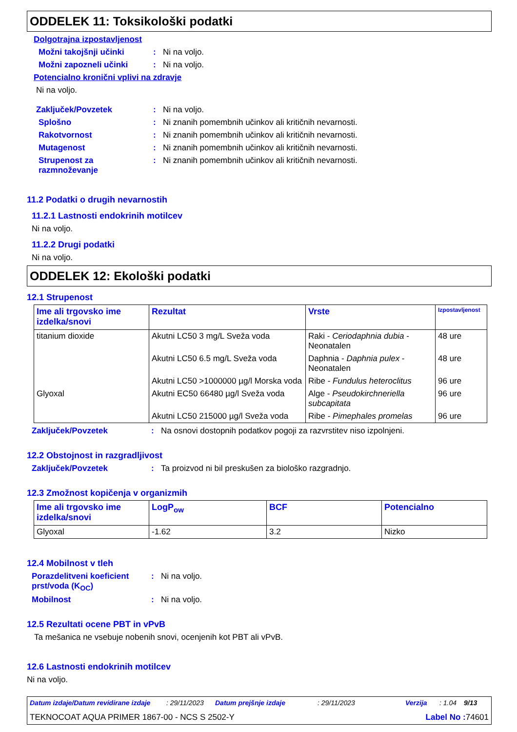ODDELEK 11: Toksikološki podatki
Dolgotrajna izpostavljenost
Možni takojšnji učinki: Ni na voljo.
Možni zapozneli učinki: Ni na voljo.
Potencialno kronični vplivi na zdravje
Ni na voljo.
Zaključek/Povzetek: Ni na voljo.
Splošno: Ni znanih pomembnih učinkov ali kritičnih nevarnosti.
Rakotvornost: Ni znanih pomembnih učinkov ali kritičnih nevarnosti.
Mutagenost: Ni znanih pomembnih učinkov ali kritičnih nevarnosti.
Strupenost za razmnoževanje: Ni znanih pomembnih učinkov ali kritičnih nevarnosti.
11.2 Podatki o drugih nevarnostih
11.2.1 Lastnosti endokrinih motilcev
Ni na voljo.
11.2.2 Drugi podatki
Ni na voljo.
ODDELEK 12: Ekološki podatki
12.1 Strupenost
| Ime ali trgovsko ime izdelka/snovi | Rezultat | Vrste | Izpostavljenost |
| --- | --- | --- | --- |
| titanium dioxide | Akutni LC50 3 mg/L Sveža voda | Raki - Ceriodaphnia dubia - Neonatalen | 48 ure |
| | Akutni LC50 6.5 mg/L Sveža voda | Daphnia - Daphnia pulex - Neonatalen | 48 ure |
| | Akutni LC50 >1000000 µg/l Morska voda | Ribe - Fundulus heteroclitus | 96 ure |
| Glyoxal | Akutni EC50 66480 µg/l Sveža voda | Alge - Pseudokirchneriella subcapitata | 96 ure |
| | Akutni LC50 215000 µg/l Sveža voda | Ribe - Pimephales promelas | 96 ure |
Zaključek/Povzetek: Na osnovi dostopnih podatkov pogoji za razvrstitev niso izpolnjeni.
12.2 Obstojnost in razgradljivost
Zaključek/Povzetek: Ta proizvod ni bil preskušen za biološko razgradnjo.
12.3 Zmožnost kopičenja v organizmih
| Ime ali trgovsko ime izdelka/snovi | LogP<sub>ow</sub> | BCF | Potencialno |
| --- | --- | --- | --- |
| Glyoxal | -1.62 | 3.2 | Nizko |
12.4 Mobilnost v tleh
Porazdelitveni koeficient prst/voda (K<sub>OC</sub>): Ni na voljo.
Mobilnost: Ni na voljo.
12.5 Rezultati ocene PBT in vPvB
Ta mešanica ne vsebuje nobenih snovi, ocenjenih kot PBT ali vPvB.
12.6 Lastnosti endokrinih motilcev
Ni na voljo.
Datum izdaje/Datum revidirane izdaje: 29/11/2023 Datum prejšnje izdaje: 29/11/2023 Verzija: 1.04 9/13
TEKNOCOAT AQUA PRIMER 1867-00 - NCS S 2502-Y Label No : 74601